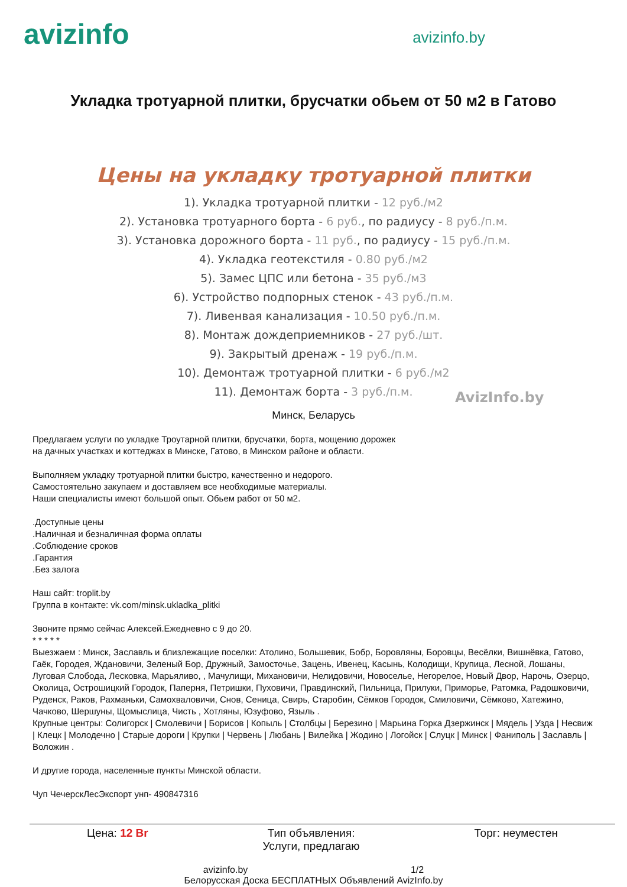avizinfo
avizinfo.by
Укладка тротуарной плитки, брусчатки обьем от 50 м2 в Гатово
Цены на укладку тротуарной плитки
1). Укладка тротуарной плитки - 12 руб./м2
2). Установка тротуарного борта - 6 руб., по радиусу - 8 руб./п.м.
3). Установка дорожного борта - 11 руб., по радиусу - 15 руб./п.м.
4). Укладка геотекстиля - 0.80 руб./м2
5). Замес ЦПС или бетона - 35 руб./м3
6). Устройство подпорных стенок - 43 руб./п.м.
7). Ливенвая канализация - 10.50 руб./п.м.
8). Монтаж дождеприемников - 27 руб./шт.
9). Закрытый дренаж - 19 руб./п.м.
10). Демонтаж тротуарной плитки - 6 руб./м2
11). Демонтаж борта - 3 руб./п.м.
AvizInfo.by
Минск, Беларусь
Предлагаем услуги по укладке Троутарной плитки, брусчатки, борта, мощению дорожек
на дачных участках и коттеджах в Минске, Гатово, в Минском районе и области.
Выполняем укладку тротуарной плитки быстро, качественно и недорого.
Самостоятельно закупаем и доставляем все необходимые материалы.
Наши специалисты имеют большой опыт. Обьем работ от 50 м2.
.Доступные цены
.Наличная и безналичная форма оплаты
.Соблюдение сроков
.Гарантия
.Без залога
Наш сайт: troplit.by
Группа в контакте: vk.com/minsk.ukladka_plitki
Звоните прямо сейчас Алексей.Ежедневно с 9 до 20.
* * * * *
Выезжаем : Минск, Заславль и близлежащие поселки: Атолино, Большевик, Бобр, Боровляны, Боровцы, Весёлки, Вишнёвка, Гатово, Гаёк, Городея, Ждановичи, Зеленый Бор, Дружный, Замосточье, Зацень, Ивенец, Касынь, Колодищи, Крупица, Лесной, Лошаны, Луговая Слобода, Лесковка, Марьяливо, , Мачулищи, Михановичи, Нелидовичи, Новоселье, Негорелое, Новый Двор, Нарочь, Озерцо, Околица, Острошицкий Городок, Паперня, Петришки, Пуховичи, Правдинский, Пильница, Прилуки, Приморье, Ратомка, Радошковичи, Руденск, Раков, Рахманьки, Самохваловичи, Снов, Сеница, Свирь, Старобин, Сёмков Городок, Смиловичи, Сёмково, Хатежино, Чачково, Шершуны, Щомыслица, Чисть , Хотляны, Юзуфово, Языль .
Крупные центры: Солигорск | Смолевичи | Борисов | Копыль | Столбцы | Березино | Марьина Горка Дзержинск | Мядель | Узда | Несвиж | Клецк | Молодечно | Старые дороги | Крупки | Червень | Любань | Вилейка | Жодино | Логойск | Слуцк | Минск | Фаниполь | Заславль | Воложин .
И другие города, населенные пункты Минской области.
Чуп ЧечерскЛесЭкспорт унп- 490847316
Цена: 12 Br Тип объявления:
Услуги, предлагаю
Торг: неуместен
avizinfo.by 1/2
Белорусская Доска БЕСПЛАТНЫХ Объявлений AvizInfo.by